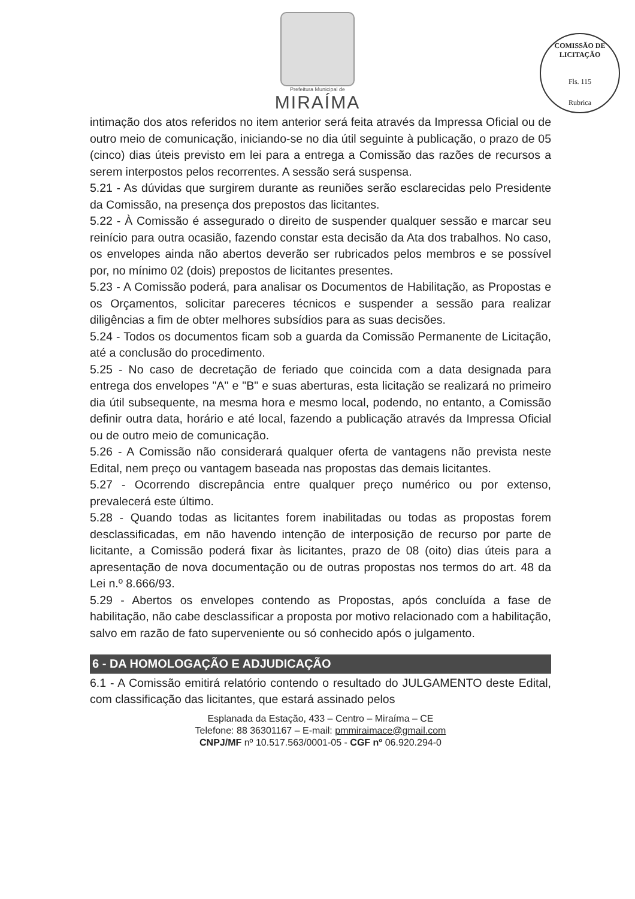Prefeitura Municipal de
MIRAÍMA
COMISSÃO DE LICITAÇÃO
Fls. 115
Rubrica
intimação dos atos referidos no item anterior será feita através da Impressa Oficial ou de outro meio de comunicação, iniciando-se no dia útil seguinte à publicação, o prazo de 05 (cinco) dias úteis previsto em lei para a entrega a Comissão das razões de recursos a serem interpostos pelos recorrentes. A sessão será suspensa.
5.21 - As dúvidas que surgirem durante as reuniões serão esclarecidas pelo Presidente da Comissão, na presença dos prepostos das licitantes.
5.22 - À Comissão é assegurado o direito de suspender qualquer sessão e marcar seu reinício para outra ocasião, fazendo constar esta decisão da Ata dos trabalhos. No caso, os envelopes ainda não abertos deverão ser rubricados pelos membros e se possível por, no mínimo 02 (dois) prepostos de licitantes presentes.
5.23 - A Comissão poderá, para analisar os Documentos de Habilitação, as Propostas e os Orçamentos, solicitar pareceres técnicos e suspender a sessão para realizar diligências a fim de obter melhores subsídios para as suas decisões.
5.24 - Todos os documentos ficam sob a guarda da Comissão Permanente de Licitação, até a conclusão do procedimento.
5.25 - No caso de decretação de feriado que coincida com a data designada para entrega dos envelopes "A" e "B" e suas aberturas, esta licitação se realizará no primeiro dia útil subsequente, na mesma hora e mesmo local, podendo, no entanto, a Comissão definir outra data, horário e até local, fazendo a publicação através da Impressa Oficial ou de outro meio de comunicação.
5.26 - A Comissão não considerará qualquer oferta de vantagens não prevista neste Edital, nem preço ou vantagem baseada nas propostas das demais licitantes.
5.27 - Ocorrendo discrepância entre qualquer preço numérico ou por extenso, prevalecerá este último.
5.28 - Quando todas as licitantes forem inabilitadas ou todas as propostas forem desclassificadas, em não havendo intenção de interposição de recurso por parte de licitante, a Comissão poderá fixar às licitantes, prazo de 08 (oito) dias úteis para a apresentação de nova documentação ou de outras propostas nos termos do art. 48 da Lei n.º 8.666/93.
5.29 - Abertos os envelopes contendo as Propostas, após concluída a fase de habilitação, não cabe desclassificar a proposta por motivo relacionado com a habilitação, salvo em razão de fato superveniente ou só conhecido após o julgamento.
6 - DA HOMOLOGAÇÃO E ADJUDICAÇÃO
6.1 - A Comissão emitirá relatório contendo o resultado do JULGAMENTO deste Edital, com classificação das licitantes, que estará assinado pelos
Esplanada da Estação, 433 – Centro – Miraíma – CE
Telefone: 88 36301167 – E-mail: pmmiraimace@gmail.com
CNPJ/MF nº 10.517.563/0001-05 - CGF nº 06.920.294-0